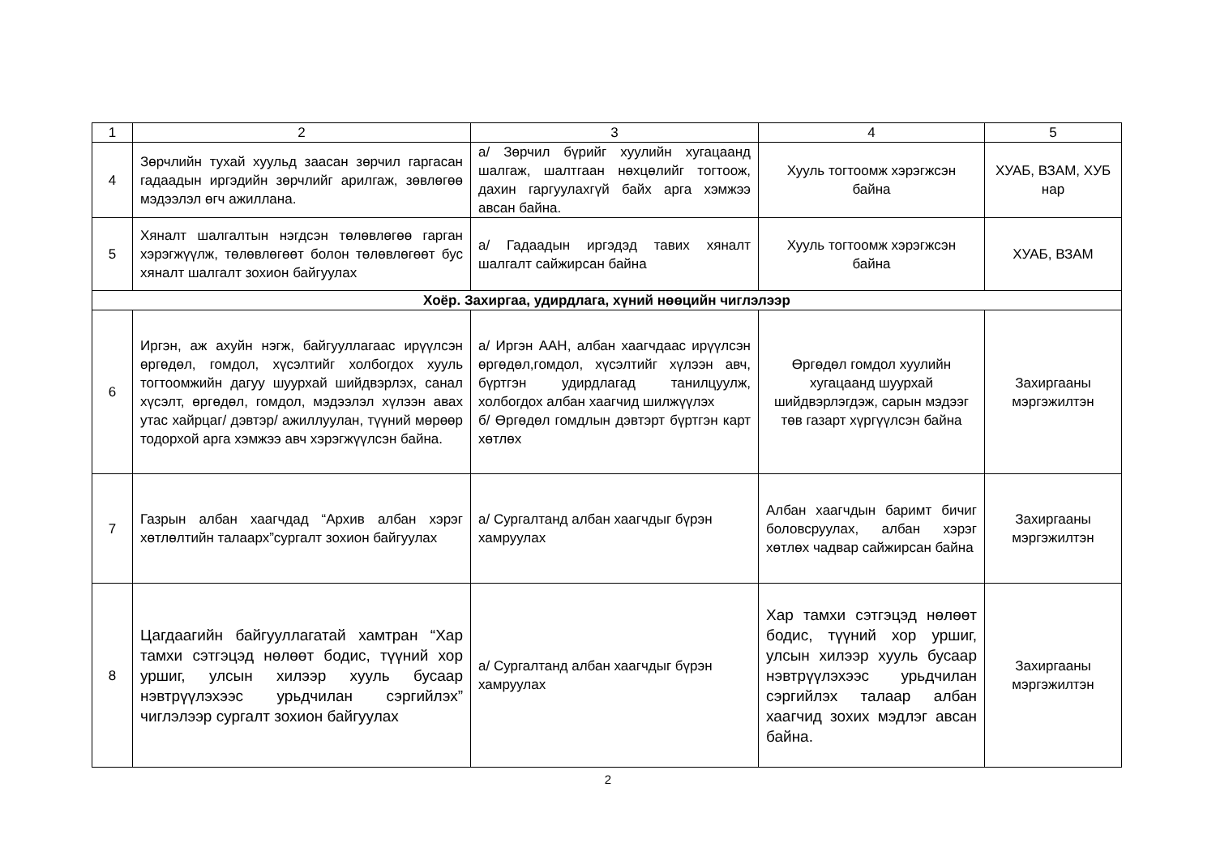| 1 | 2 | 3 | 4 | 5 |
| --- | --- | --- | --- | --- |
| 4 | Зөрчлийн тухай хуульд заасан зөрчил гаргасан гадаадын иргэдийн зөрчлийг арилгаж, зөвлөгөө мэдээлэл өгч ажиллана. | а/ Зөрчил бүрийг хуулийн хугацаанд шалгаж, шалтгаан нөхцөлийг тогтоож, дахин гаргуулахгүй байх арга хэмжээ авсан байна. | Хууль тогтоомж хэрэгжсэн байна | ХУАБ, ВЗАМ, ХУБ нар |
| 5 | Хяналт шалгалтын нэгдсэн төлөвлөгөө гарган хэрэгжүүлж, төлөвлөгөөт болон төлөвлөгөөт бус хяналт шалгалт зохион байгуулах | а/ Гадаадын иргэдэд тавих хяналт шалгалт сайжирсан байна | Хууль тогтоомж хэрэгжсэн байна | ХУАБ, ВЗАМ |
| Хоёр. Захиргаа, удирдлага, хүний нөөцийн чиглэлээр | | | | |
| 6 | Иргэн, аж ахуйн нэгж, байгууллагаас ирүүлсэн өргөдөл, гомдол, хүсэлтийг холбогдох хууль тогтоомжийн дагуу шуурхай шийдвэрлэх, санал хүсэлт, өргөдөл, гомдол, мэдээлэл хүлээн авах утас хайрцаг/ дэвтэр/ ажиллуулан, түүний мөрөөр тодорхой арга хэмжээ авч хэрэгжүүлсэн байна. | а/ Иргэн ААН, албан хаагчдаас ирүүлсэн өргөдөл,гомдол, хүсэлтийг хүлээн авч, бүртгэн удирдлагад танилцуулж, холбогдох албан хаагчид шилжүүлэх б/ Өргөдөл гомдлын дэвтэрт бүртгэн карт хөтлөх | Өргөдөл гомдол хуулийн хугацаанд шуурхай шийдвэрлэгдэж, сарын мэдээг төв газарт хүргүүлсэн байна | Захиргааны мэргэжилтэн |
| 7 | Газрын албан хаагчдад “Архив албан хэрэг хөтлөлтийн талаарх”сургалт зохион байгуулах | а/ Сургалтанд албан хаагчдыг бүрэн хамруулах | Албан хаагчдын баримт бичиг боловсруулах, албан хэрэг хөтлөх чадвар сайжирсан байна | Захиргааны мэргэжилтэн |
| 8 | Цагдаагийн байгууллагатай хамтран “Хар тамхи сэтгэцэд нөлөөт бодис, түүний хор уршиг, улсын хилээр хууль бусаар нэвтрүүлэхээс урьдчилан сэргийлэх” чиглэлээр сургалт зохион байгуулах | а/ Сургалтанд албан хаагчдыг бүрэн хамруулах | Хар тамхи сэтгэцэд нөлөөт бодис, түүний хор уршиг, улсын хилээр хууль бусаар нэвтрүүлэхээс урьдчилан сэргийлэх талаар албан хаагчид зохих мэдлэг авсан байна. | Захиргааны мэргэжилтэн |
2